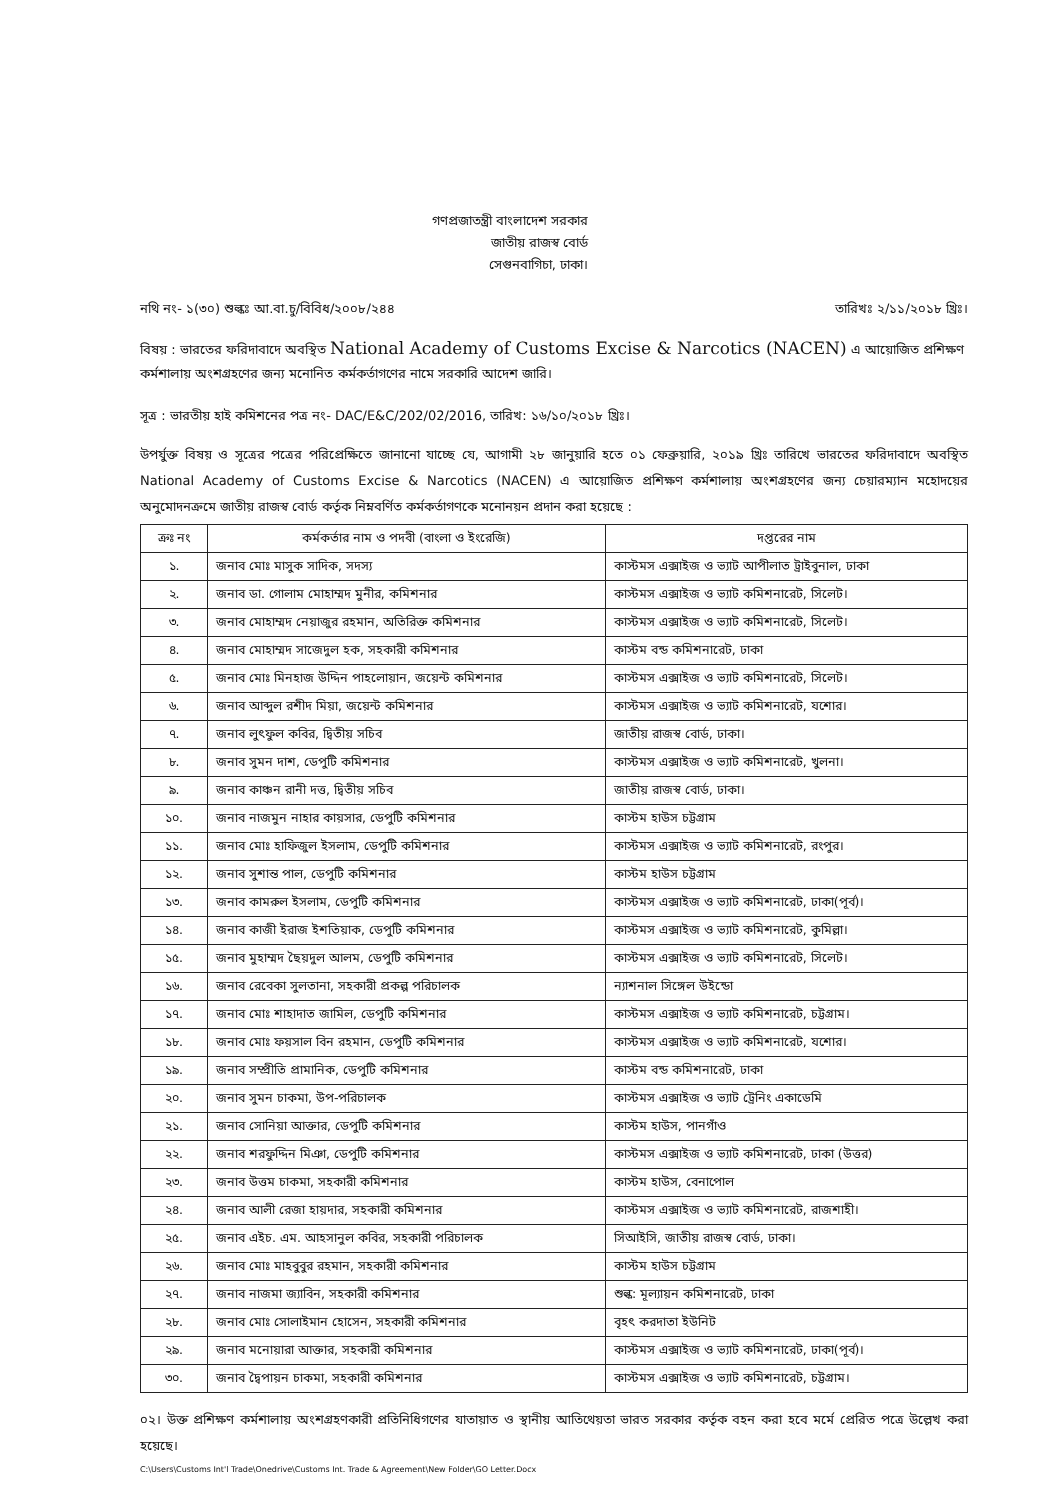গণপ্রজাতন্ত্রী বাংলাদেশ সরকার
জাতীয় রাজস্ব বোর্ড
সেগুনবাগিচা, ঢাকা।
নথি নং- ১(৩০) শুল্কঃ আ.বা.চু/বিবিধ/২০০৮/২৪৪ তারিখঃ ২/১১/২০১৮ খ্রিঃ।
বিষয় : ভারতের ফরিদাবাদে অবস্থিত National Academy of Customs Excise & Narcotics (NACEN) এ আয়োজিত প্রশিক্ষণ কর্মশালায় অংশগ্রহণের জন্য মনোনিত কর্মকর্তাগণের নামে সরকারি আদেশ জারি।
সূত্র : ভারতীয় হাই কমিশনের পত্র নং- DAC/E&C/202/02/2016, তারিখ: ১৬/১০/২০১৮ খ্রিঃ।
উপর্যুক্ত বিষয় ও সূত্রের পত্রের পরিপ্রেক্ষিতে জানানো যাচ্ছে যে, আগামী ২৮ জানুয়ারি হতে ০১ ফেব্রুয়ারি, ২০১৯ খ্রিঃ তারিখে ভারতের ফরিদাবাদে অবস্থিত National Academy of Customs Excise & Narcotics (NACEN) এ আয়োজিত প্রশিক্ষণ কর্মশালায় অংশগ্রহণের জন্য চেয়ারম্যান মহোদয়ের অনুমোদনক্রমে জাতীয় রাজস্ব বোর্ড কর্তৃক নিম্নবর্ণিত কর্মকর্তাগণকে মনোনয়ন প্রদান করা হয়েছে :
| ক্রঃ নং | কর্মকর্তার নাম ও পদবী (বাংলা ও ইংরেজি) | দপ্তরের নাম |
| --- | --- | --- |
| ১. | জনাব মোঃ মাসুক সাদিক, সদস্য | কাস্টমস এক্সাইজ ও ভ্যাট আপীলাত ট্রাইবুনাল, ঢাকা |
| ২. | জনাব ডা. গোলাম মোহাম্মদ মুনীর, কমিশনার | কাস্টমস এক্সাইজ ও ভ্যাট কমিশনারেট, সিলেট। |
| ৩. | জনাব মোহাম্মদ নেয়াজুর রহমান, অতিরিক্ত কমিশনার | কাস্টমস এক্সাইজ ও ভ্যাট কমিশনারেট, সিলেট। |
| ৪. | জনাব মোহাম্মদ সাজেদুল হক, সহকারী কমিশনার | কাস্টম বন্ড কমিশনারেট, ঢাকা |
| ৫. | জনাব মোঃ মিনহাজ উদ্দিন পাহলোয়ান, জয়েন্ট কমিশনার | কাস্টমস এক্সাইজ ও ভ্যাট কমিশনারেট, সিলেট। |
| ৬. | জনাব আব্দুল রশীদ মিয়া, জয়েন্ট কমিশনার | কাস্টমস এক্সাইজ ও ভ্যাট কমিশনারেট, যশোর। |
| ৭. | জনাব লুৎফুল কবির, দ্বিতীয় সচিব | জাতীয় রাজস্ব বোর্ড, ঢাকা। |
| ৮. | জনাব সুমন দাশ, ডেপুটি কমিশনার | কাস্টমস এক্সাইজ ও ভ্যাট কমিশনারেট, খুলনা। |
| ৯. | জনাব কাঞ্চন রানী দত্ত, দ্বিতীয় সচিব | জাতীয় রাজস্ব বোর্ড, ঢাকা। |
| ১০. | জনাব নাজমুন নাহার কায়সার, ডেপুটি কমিশনার | কাস্টম হাউস চট্টগ্রাম |
| ১১. | জনাব মোঃ হাফিজুল ইসলাম, ডেপুটি কমিশনার | কাস্টমস এক্সাইজ ও ভ্যাট কমিশনারেট, রংপুর। |
| ১২. | জনাব সুশান্ত পাল, ডেপুটি কমিশনার | কাস্টম হাউস চট্টগ্রাম |
| ১৩. | জনাব কামরুল ইসলাম, ডেপুটি কমিশনার | কাস্টমস এক্সাইজ ও ভ্যাট কমিশনারেট, ঢাকা(পূর্ব)। |
| ১৪. | জনাব কাজী ইরাজ ইশতিয়াক, ডেপুটি কমিশনার | কাস্টমস এক্সাইজ ও ভ্যাট কমিশনারেট, কুমিল্লা। |
| ১৫. | জনাব মুহাম্মদ ছৈয়দুল আলম, ডেপুটি কমিশনার | কাস্টমস এক্সাইজ ও ভ্যাট কমিশনারেট, সিলেট। |
| ১৬. | জনাব রেবেকা সুলতানা, সহকারী প্রকল্প পরিচালক | ন্যাশনাল সিঙ্গেল উইন্ডো |
| ১৭. | জনাব মোঃ শাহাদাত জামিল, ডেপুটি কমিশনার | কাস্টমস এক্সাইজ ও ভ্যাট কমিশনারেট, চট্টগ্রাম। |
| ১৮. | জনাব মোঃ ফয়সাল বিন রহমান, ডেপুটি কমিশনার | কাস্টমস এক্সাইজ ও ভ্যাট কমিশনারেট, যশোর। |
| ১৯. | জনাব সম্প্রীতি প্রামানিক, ডেপুটি কমিশনার | কাস্টম বন্ড কমিশনারেট, ঢাকা |
| ২০. | জনাব সুমন চাকমা, উপ-পরিচালক | কাস্টমস এক্সাইজ ও ভ্যাট ট্রেনিং একাডেমি |
| ২১. | জনাব সোনিয়া আক্তার, ডেপুটি কমিশনার | কাস্টম হাউস, পানগাঁও |
| ২২. | জনাব শরফুদ্দিন মিঞা, ডেপুটি কমিশনার | কাস্টমস এক্সাইজ ও ভ্যাট কমিশনারেট, ঢাকা (উত্তর) |
| ২৩. | জনাব উত্তম চাকমা, সহকারী কমিশনার | কাস্টম হাউস, বেনাপোল |
| ২৪. | জনাব আলী রেজা হায়দার, সহকারী কমিশনার | কাস্টমস এক্সাইজ ও ভ্যাট কমিশনারেট, রাজশাহী। |
| ২৫. | জনাব এইচ. এম. আহসানুল কবির, সহকারী পরিচালক | সিআইসি, জাতীয় রাজস্ব বোর্ড, ঢাকা। |
| ২৬. | জনাব মোঃ মাহবুবুর রহমান, সহকারী কমিশনার | কাস্টম হাউস চট্টগ্রাম |
| ২৭. | জনাব নাজমা জ্যাবিন, সহকারী কমিশনার | শুল্ক: মূল্যায়ন কমিশনারেট, ঢাকা |
| ২৮. | জনাব মোঃ সোলাইমান হোসেন, সহকারী কমিশনার | বৃহৎ করদাতা ইউনিট |
| ২৯. | জনাব মনোয়ারা আক্তার, সহকারী কমিশনার | কাস্টমস এক্সাইজ ও ভ্যাট কমিশনারেট, ঢাকা(পূর্ব)। |
| ৩০. | জনাব দ্বৈপায়ন চাকমা, সহকারী কমিশনার | কাস্টমস এক্সাইজ ও ভ্যাট কমিশনারেট, চট্টগ্রাম। |
০২। উক্ত প্রশিক্ষণ কর্মশালায় অংশগ্রহণকারী প্রতিনিধিগণের যাতায়াত ও স্থানীয় আতিথেয়তা ভারত সরকার কর্তৃক বহন করা হবে মর্মে প্রেরিত পত্রে উল্লেখ করা হয়েছে।
C:\Users\Customs Int'l Trade\Onedrive\Customs Int. Trade & Agreement\New Folder\GO Letter.Docx